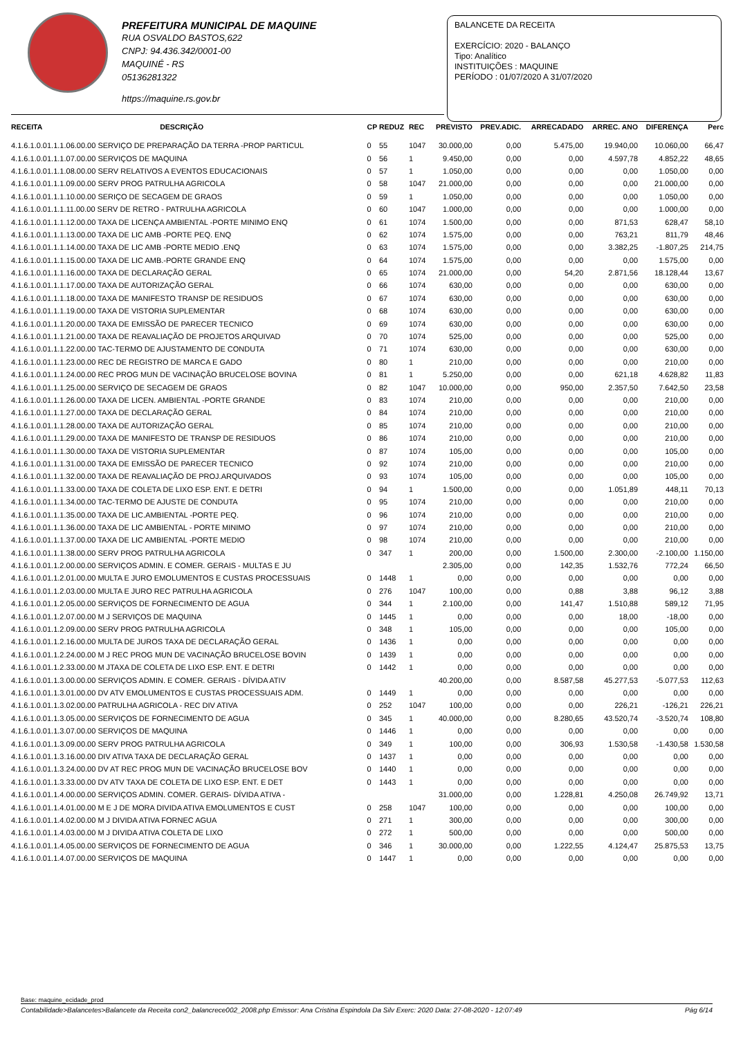PREFEITURA MUNICIPAL DE MAQUINE
RUA OSVALDO BASTOS,622
CNPJ: 94.436.342/0001-00
MAQUINÉ - RS
05136281322
https://maquine.rs.gov.br
BALANCETE DA RECEITA
EXERCÍCIO: 2020 - BALANÇO
Tipo: Analítico
INSTITUIÇÕES : MAQUINE
PERÍODO : 01/07/2020 A 31/07/2020
| RECEITA | DESCRIÇÃO | CP | REDUZ | REC | PREVISTO | PREV.ADIC. | ARRECADADO | ARREC. ANO | DIFERENÇA | Perc |
| --- | --- | --- | --- | --- | --- | --- | --- | --- | --- | --- |
| 4.1.6.1.0.01.1.1.06.00.00 SERVIÇO DE PREPARAÇÃO DA TERRA -PROP PARTICUL | | 0 | 55 | 1047 | 30.000,00 | 0,00 | 5.475,00 | 19.940,00 | 10.060,00 | 66,47 |
| 4.1.6.1.0.01.1.1.07.00.00 SERVIÇOS DE MAQUINA | | 0 | 56 | 1 | 9.450,00 | 0,00 | 0,00 | 4.597,78 | 4.852,22 | 48,65 |
| 4.1.6.1.0.01.1.1.08.00.00 SERV RELATIVOS A EVENTOS EDUCACIONAIS | | 0 | 57 | 1 | 1.050,00 | 0,00 | 0,00 | 0,00 | 1.050,00 | 0,00 |
| 4.1.6.1.0.01.1.1.09.00.00 SERV PROG PATRULHA AGRICOLA | | 0 | 58 | 1047 | 21.000,00 | 0,00 | 0,00 | 0,00 | 21.000,00 | 0,00 |
| 4.1.6.1.0.01.1.1.10.00.00 SERIÇO DE SECAGEM DE GRAOS | | 0 | 59 | 1 | 1.050,00 | 0,00 | 0,00 | 0,00 | 1.050,00 | 0,00 |
| 4.1.6.1.0.01.1.1.11.00.00 SERV DE RETRO - PATRULHA AGRICOLA | | 0 | 60 | 1047 | 1.000,00 | 0,00 | 0,00 | 0,00 | 1.000,00 | 0,00 |
| 4.1.6.1.0.01.1.1.12.00.00 TAXA DE LICENÇA AMBIENTAL -PORTE MINIMO ENQ | | 0 | 61 | 1074 | 1.500,00 | 0,00 | 0,00 | 871,53 | 628,47 | 58,10 |
| 4.1.6.1.0.01.1.1.13.00.00 TAXA DE LIC AMB -PORTE PEQ. ENQ | | 0 | 62 | 1074 | 1.575,00 | 0,00 | 0,00 | 763,21 | 811,79 | 48,46 |
| 4.1.6.1.0.01.1.1.14.00.00 TAXA DE LIC AMB -PORTE MEDIO .ENQ | | 0 | 63 | 1074 | 1.575,00 | 0,00 | 0,00 | 3.382,25 | -1.807,25 | 214,75 |
| 4.1.6.1.0.01.1.1.15.00.00 TAXA DE LIC AMB.-PORTE GRANDE ENQ | | 0 | 64 | 1074 | 1.575,00 | 0,00 | 0,00 | 0,00 | 1.575,00 | 0,00 |
| 4.1.6.1.0.01.1.1.16.00.00 TAXA DE DECLARAÇÃO GERAL | | 0 | 65 | 1074 | 21.000,00 | 0,00 | 54,20 | 2.871,56 | 18.128,44 | 13,67 |
| 4.1.6.1.0.01.1.1.17.00.00 TAXA DE AUTORIZAÇÃO GERAL | | 0 | 66 | 1074 | 630,00 | 0,00 | 0,00 | 0,00 | 630,00 | 0,00 |
| 4.1.6.1.0.01.1.1.18.00.00 TAXA DE MANIFESTO TRANSP DE RESIDUOS | | 0 | 67 | 1074 | 630,00 | 0,00 | 0,00 | 0,00 | 630,00 | 0,00 |
| 4.1.6.1.0.01.1.1.19.00.00 TAXA DE VISTORIA SUPLEMENTAR | | 0 | 68 | 1074 | 630,00 | 0,00 | 0,00 | 0,00 | 630,00 | 0,00 |
| 4.1.6.1.0.01.1.1.20.00.00 TAXA DE EMISSÃO DE PARECER TECNICO | | 0 | 69 | 1074 | 630,00 | 0,00 | 0,00 | 0,00 | 630,00 | 0,00 |
| 4.1.6.1.0.01.1.1.21.00.00 TAXA DE REAVALIAÇÃO DE PROJETOS ARQUIVAD | | 0 | 70 | 1074 | 525,00 | 0,00 | 0,00 | 0,00 | 525,00 | 0,00 |
| 4.1.6.1.0.01.1.1.22.00.00 TAC-TERMO DE AJUSTAMENTO DE CONDUTA | | 0 | 71 | 1074 | 630,00 | 0,00 | 0,00 | 0,00 | 630,00 | 0,00 |
| 4.1.6.1.0.01.1.1.23.00.00 REC DE REGISTRO DE MARCA E GADO | | 0 | 80 | 1 | 210,00 | 0,00 | 0,00 | 0,00 | 210,00 | 0,00 |
| 4.1.6.1.0.01.1.1.24.00.00 REC PROG MUN DE VACINAÇÃO BRUCELOSE BOVINA | | 0 | 81 | 1 | 5.250,00 | 0,00 | 0,00 | 621,18 | 4.628,82 | 11,83 |
| 4.1.6.1.0.01.1.1.25.00.00 SERVIÇO DE SECAGEM DE GRAOS | | 0 | 82 | 1047 | 10.000,00 | 0,00 | 950,00 | 2.357,50 | 7.642,50 | 23,58 |
| 4.1.6.1.0.01.1.1.26.00.00 TAXA DE LICEN. AMBIENTAL -PORTE GRANDE | | 0 | 83 | 1074 | 210,00 | 0,00 | 0,00 | 0,00 | 210,00 | 0,00 |
| 4.1.6.1.0.01.1.1.27.00.00 TAXA DE DECLARAÇÃO GERAL | | 0 | 84 | 1074 | 210,00 | 0,00 | 0,00 | 0,00 | 210,00 | 0,00 |
| 4.1.6.1.0.01.1.1.28.00.00 TAXA DE AUTORIZAÇÃO GERAL | | 0 | 85 | 1074 | 210,00 | 0,00 | 0,00 | 0,00 | 210,00 | 0,00 |
| 4.1.6.1.0.01.1.1.29.00.00 TAXA DE MANIFESTO DE TRANSP DE RESIDUOS | | 0 | 86 | 1074 | 210,00 | 0,00 | 0,00 | 0,00 | 210,00 | 0,00 |
| 4.1.6.1.0.01.1.1.30.00.00 TAXA DE VISTORIA SUPLEMENTAR | | 0 | 87 | 1074 | 105,00 | 0,00 | 0,00 | 0,00 | 105,00 | 0,00 |
| 4.1.6.1.0.01.1.1.31.00.00 TAXA DE EMISSÃO DE PARECER TECNICO | | 0 | 92 | 1074 | 210,00 | 0,00 | 0,00 | 0,00 | 210,00 | 0,00 |
| 4.1.6.1.0.01.1.1.32.00.00 TAXA DE REAVALIAÇÃO DE PROJ.ARQUIVADOS | | 0 | 93 | 1074 | 105,00 | 0,00 | 0,00 | 0,00 | 105,00 | 0,00 |
| 4.1.6.1.0.01.1.1.33.00.00 TAXA DE COLETA DE LIXO ESP. ENT. E DETRI | | 0 | 94 | 1 | 1.500,00 | 0,00 | 0,00 | 1.051,89 | 448,11 | 70,13 |
| 4.1.6.1.0.01.1.1.34.00.00 TAC-TERMO DE AJUSTE DE CONDUTA | | 0 | 95 | 1074 | 210,00 | 0,00 | 0,00 | 0,00 | 210,00 | 0,00 |
| 4.1.6.1.0.01.1.1.35.00.00 TAXA DE LIC.AMBIENTAL -PORTE PEQ. | | 0 | 96 | 1074 | 210,00 | 0,00 | 0,00 | 0,00 | 210,00 | 0,00 |
| 4.1.6.1.0.01.1.1.36.00.00 TAXA DE LIC AMBIENTAL - PORTE MINIMO | | 0 | 97 | 1074 | 210,00 | 0,00 | 0,00 | 0,00 | 210,00 | 0,00 |
| 4.1.6.1.0.01.1.1.37.00.00 TAXA DE LIC AMBIENTAL -PORTE MEDIO | | 0 | 98 | 1074 | 210,00 | 0,00 | 0,00 | 0,00 | 210,00 | 0,00 |
| 4.1.6.1.0.01.1.1.38.00.00 SERV PROG PATRULHA AGRICOLA | | 0 | 347 | 1 | 200,00 | 0,00 | 1.500,00 | 2.300,00 | -2.100,00 | 1.150,00 |
| 4.1.6.1.0.01.1.2.00.00.00 SERVIÇOS ADMIN. E COMER. GERAIS - MULTAS E JU | | | | | 2.305,00 | 0,00 | 142,35 | 1.532,76 | 772,24 | 66,50 |
| 4.1.6.1.0.01.1.2.01.00.00 MULTA E JURO EMOLUMENTOS E CUSTAS PROCESSUAIS | | 0 | 1448 | 1 | 0,00 | 0,00 | 0,00 | 0,00 | 0,00 | 0,00 |
| 4.1.6.1.0.01.1.2.03.00.00 MULTA E JURO REC PATRULHA AGRICOLA | | 0 | 276 | 1047 | 100,00 | 0,00 | 0,88 | 3,88 | 96,12 | 3,88 |
| 4.1.6.1.0.01.1.2.05.00.00 SERVIÇOS DE FORNECIMENTO DE AGUA | | 0 | 344 | 1 | 2.100,00 | 0,00 | 141,47 | 1.510,88 | 589,12 | 71,95 |
| 4.1.6.1.0.01.1.2.07.00.00 M J SERVIÇOS DE MAQUINA | | 0 | 1445 | 1 | 0,00 | 0,00 | 0,00 | 18,00 | -18,00 | 0,00 |
| 4.1.6.1.0.01.1.2.09.00.00 SERV PROG PATRULHA AGRICOLA | | 0 | 348 | 1 | 105,00 | 0,00 | 0,00 | 0,00 | 105,00 | 0,00 |
| 4.1.6.1.0.01.1.2.16.00.00 MULTA DE JUROS TAXA DE DECLARAÇÃO GERAL | | 0 | 1436 | 1 | 0,00 | 0,00 | 0,00 | 0,00 | 0,00 | 0,00 |
| 4.1.6.1.0.01.1.2.24.00.00 M J REC PROG MUN DE VACINAÇÃO BRUCELOSE BOVIN | | 0 | 1439 | 1 | 0,00 | 0,00 | 0,00 | 0,00 | 0,00 | 0,00 |
| 4.1.6.1.0.01.1.2.33.00.00 M JTAXA DE COLETA DE LIXO ESP. ENT. E DETRI | | 0 | 1442 | 1 | 0,00 | 0,00 | 0,00 | 0,00 | 0,00 | 0,00 |
| 4.1.6.1.0.01.1.3.00.00.00 SERVIÇOS ADMIN. E COMER. GERAIS - DÍVIDA ATIV | | | | | 40.200,00 | 0,00 | 8.587,58 | 45.277,53 | -5.077,53 | 112,63 |
| 4.1.6.1.0.01.1.3.01.00.00 DV ATV EMOLUMENTOS E CUSTAS PROCESSUAIS ADM. | | 0 | 1449 | 1 | 0,00 | 0,00 | 0,00 | 0,00 | 0,00 | 0,00 |
| 4.1.6.1.0.01.1.3.02.00.00 PATRULHA AGRICOLA - REC DIV ATIVA | | 0 | 252 | 1047 | 100,00 | 0,00 | 0,00 | 226,21 | -126,21 | 226,21 |
| 4.1.6.1.0.01.1.3.05.00.00 SERVIÇOS DE FORNECIMENTO DE AGUA | | 0 | 345 | 1 | 40.000,00 | 0,00 | 8.280,65 | 43.520,74 | -3.520,74 | 108,80 |
| 4.1.6.1.0.01.1.3.07.00.00 SERVIÇOS DE MAQUINA | | 0 | 1446 | 1 | 0,00 | 0,00 | 0,00 | 0,00 | 0,00 | 0,00 |
| 4.1.6.1.0.01.1.3.09.00.00 SERV PROG PATRULHA AGRICOLA | | 0 | 349 | 1 | 100,00 | 0,00 | 306,93 | 1.530,58 | -1.430,58 | 1.530,58 |
| 4.1.6.1.0.01.1.3.16.00.00 DIV ATIVA TAXA DE DECLARAÇÃO GERAL | | 0 | 1437 | 1 | 0,00 | 0,00 | 0,00 | 0,00 | 0,00 | 0,00 |
| 4.1.6.1.0.01.1.3.24.00.00 DV AT REC PROG MUN DE VACINAÇÃO BRUCELOSE BOV | | 0 | 1440 | 1 | 0,00 | 0,00 | 0,00 | 0,00 | 0,00 | 0,00 |
| 4.1.6.1.0.01.1.3.33.00.00 DV ATV TAXA DE COLETA DE LIXO ESP. ENT. E DET | | 0 | 1443 | 1 | 0,00 | 0,00 | 0,00 | 0,00 | 0,00 | 0,00 |
| 4.1.6.1.0.01.1.4.00.00.00 SERVIÇOS ADMIN. COMER. GERAIS- DÍVIDA ATIVA - | | | | | 31.000,00 | 0,00 | 1.228,81 | 4.250,08 | 26.749,92 | 13,71 |
| 4.1.6.1.0.01.1.4.01.00.00 M E J DE MORA DIVIDA ATIVA EMOLUMENTOS E CUST | | 0 | 258 | 1047 | 100,00 | 0,00 | 0,00 | 0,00 | 100,00 | 0,00 |
| 4.1.6.1.0.01.1.4.02.00.00 M J DIVIDA ATIVA FORNEC AGUA | | 0 | 271 | 1 | 300,00 | 0,00 | 0,00 | 0,00 | 300,00 | 0,00 |
| 4.1.6.1.0.01.1.4.03.00.00 M J DIVIDA ATIVA COLETA DE LIXO | | 0 | 272 | 1 | 500,00 | 0,00 | 0,00 | 0,00 | 500,00 | 0,00 |
| 4.1.6.1.0.01.1.4.05.00.00 SERVIÇOS DE FORNECIMENTO DE AGUA | | 0 | 346 | 1 | 30.000,00 | 0,00 | 1.222,55 | 4.124,47 | 25.875,53 | 13,75 |
| 4.1.6.1.0.01.1.4.07.00.00 SERVIÇOS DE MAQUINA | | 0 | 1447 | 1 | 0,00 | 0,00 | 0,00 | 0,00 | 0,00 | 0,00 |
Base: maquine_ecidade_prod
Contabilidade>Balancetes>Balancete da Receita con2_balancrece002_2008.php Emissor: Ana Cristina Espindola Da Silv Exerc: 2020 Data: 27-08-2020 - 12:07:49 Pág 6/14